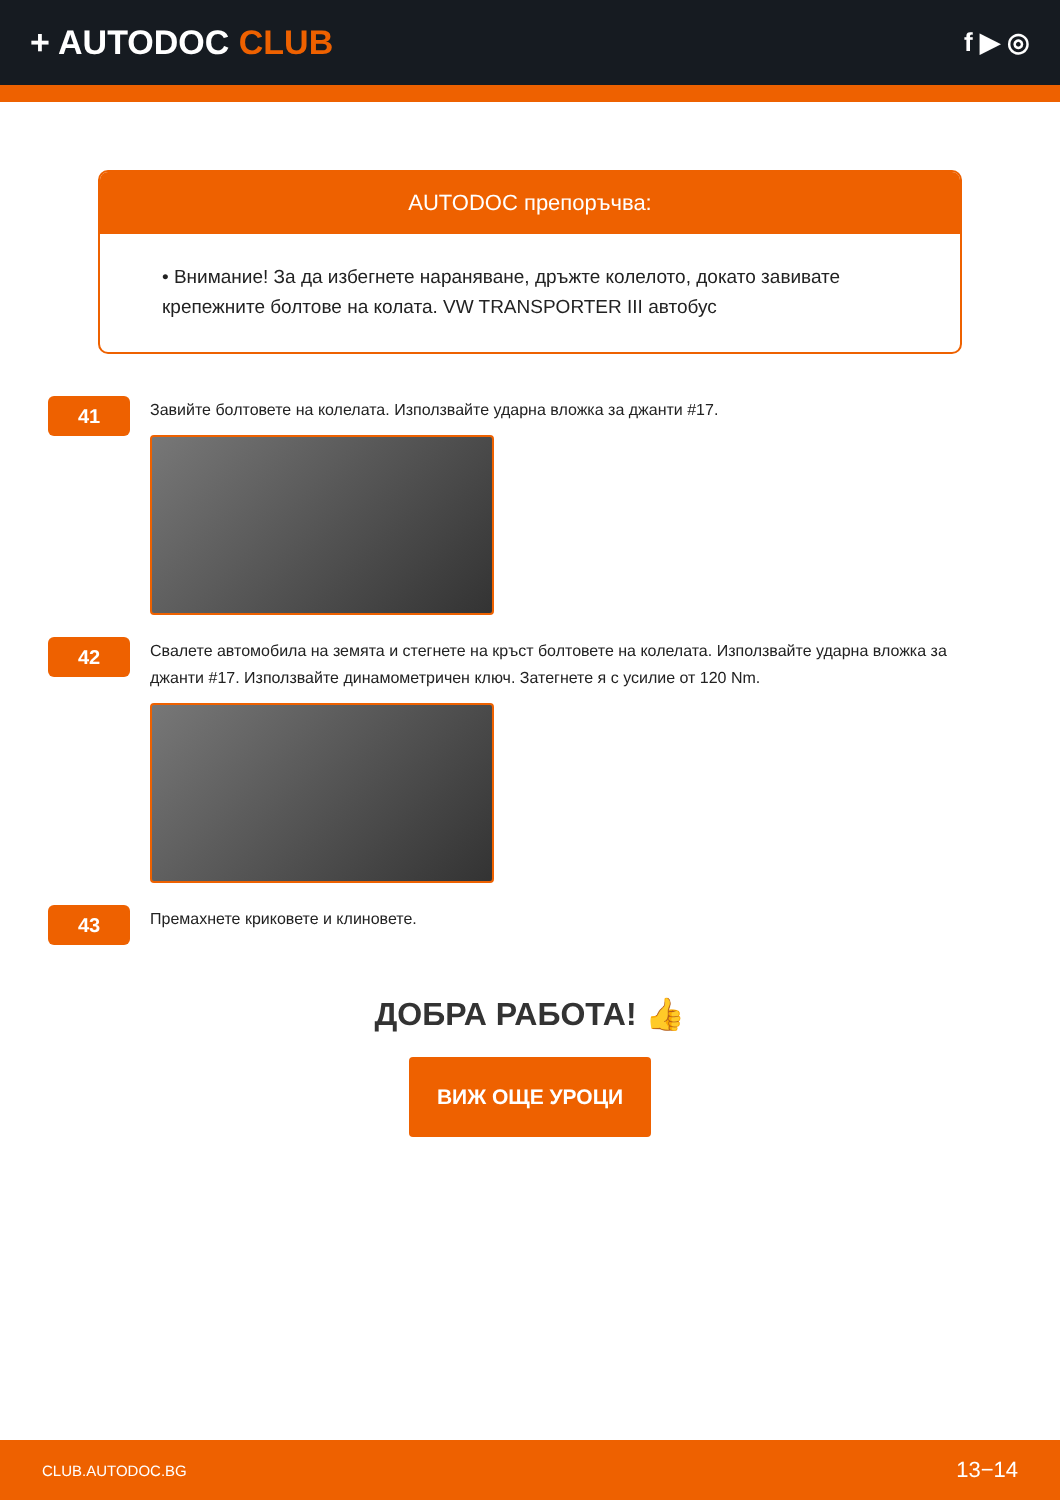+ AUTODOC CLUB
f ▶ ◎
AUTODOC препоръчва:
• Внимание! За да избегнете нараняване, дръжте колелото, докато завивате крепежните болтове на колата. VW TRANSPORTER III автобус
41
Завийте болтовете на колелата. Използвайте ударна вложка за джанти #17.
42
Свалете автомобила на земята и стегнете на кръст болтовете на колелата. Използвайте ударна вложка за джанти #17. Използвайте динамометричен ключ. Затегнете я с усилие от 120 Nm.
43
Премахнете криковете и клиновете.
ДОБРА РАБОТА! 👍
ВИЖ ОЩЕ УРОЦИ
CLUB.AUTODOC.BG 13−14